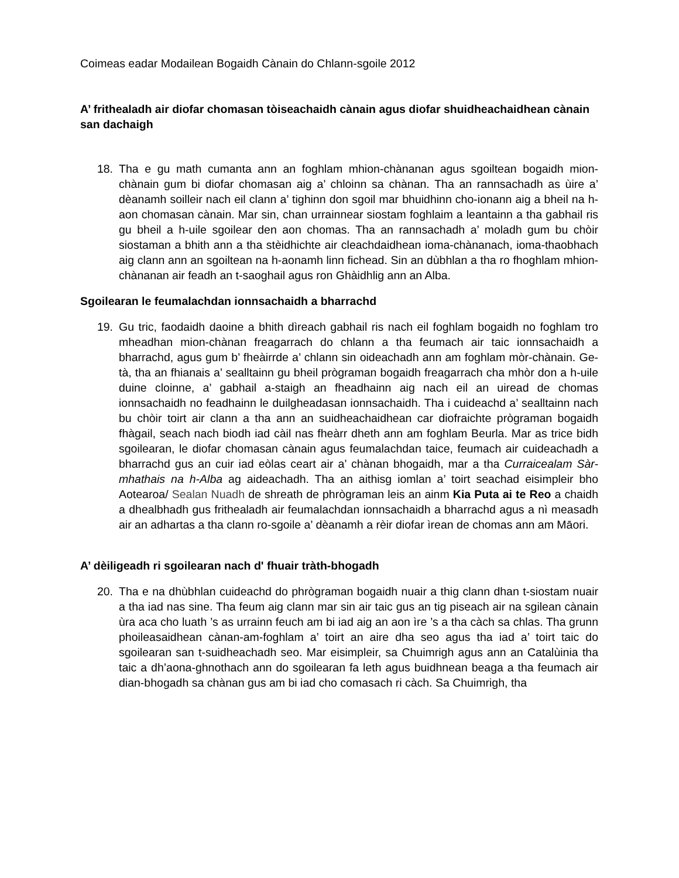Coimeas eadar Modailean Bogaidh Cànain do Chlann-sgoile 2012
A’ frithealadh air diofar chomasan tòiseachaidh cànain agus diofar shuidheachaidhean cànain san dachaigh
18. Tha e gu math cumanta ann an foghlam mhion-chànanan agus sgoiltean bogaidh mion-chànain gum bi diofar chomasan aig a’ chloinn sa chànan. Tha an rannsachadh as ùire a’ dèanamh soilleir nach eil clann a’ tighinn don sgoil mar bhuidhinn cho-ionann aig a bheil na h-aon chomasan cànain. Mar sin, chan urrainnear siostam foghlaim a leantainn a tha gabhail ris gu bheil a h-uile sgoilear den aon chomas. Tha an rannsachadh a’ moladh gum bu chòir siostaman a bhith ann a tha stèidhichte air cleachdaidhean ioma-chànanach, ioma-thaobhach aig clann ann an sgoiltean na h-aonamh linn fichead. Sin an dùbhlan a tha ro fhoghlam mhion-chànanan air feadh an t-saoghail agus ron Ghàidhlig ann an Alba.
Sgoilearan le feumalachdan ionnsachaidh a bharrachd
19. Gu tric, faodaidh daoine a bhith dìreach gabhail ris nach eil foghlam bogaidh no foghlam tro mheadhan mion-chànan freagarrach do chlann a tha feumach air taic ionnsachaidh a bharrachd, agus gum b’ fheàirrde a’ chlann sin oideachadh ann am foghlam mòr-chànain. Ge-tà, tha an fhianais a’ sealltainn gu bheil prògraman bogaidh freagarrach cha mhòr don a h-uile duine cloinne, a’ gabhail a-staigh an fheadhainn aig nach eil an uiread de chomas ionnsachaidh no feadhainn le duilgheadasan ionnsachaidh. Tha i cuideachd a’ sealltainn nach bu chòir toirt air clann a tha ann an suidheachaidhean car diofraichte prògraman bogaidh fhàgail, seach nach biodh iad càil nas fheàrr dheth ann am foghlam Beurla. Mar as trice bidh sgoilearan, le diofar chomasan cànain agus feumalachdan taice, feumach air cuideachadh a bharrachd gus an cuir iad eòlas ceart air a’ chànan bhogaidh, mar a tha Curraicealam Sàr-mhathais na h-Alba ag aideachadh. Tha an aithisg iomlan a’ toirt seachad eisimpleir bho Aotearoa/ Sealan Nuadh de shreath de phrògraman leis an ainm Kia Puta ai te Reo a chaidh a dhealbhadh gus frithealadh air feumalachdan ionnsachaidh a bharrachd agus a nì measadh air an adhartas a tha clann ro-sgoile a’ dèanamh a rèir diofar ìrean de chomas ann am Māori.
A’ dèiligeadh ri sgoilearan nach d' fhuair tràth-bhogadh
20. Tha e na dhùbhlan cuideachd do phrògraman bogaidh nuair a thig clann dhan t-siostam nuair a tha iad nas sine. Tha feum aig clann mar sin air taic gus an tig piseach air na sgilean cànain ùra aca cho luath ’s as urrainn feuch am bi iad aig an aon ìre ’s a tha càch sa chlas. Tha grunn phoileasaidhean cànan-am-foghlam a’ toirt an aire dha seo agus tha iad a’ toirt taic do sgoilearan san t-suidheachadh seo. Mar eisimpleir, sa Chuimrigh agus ann an Catalùinia tha taic a dh’aona-ghnothach ann do sgoilearan fa leth agus buidhnean beaga a tha feumach air dian-bhogadh sa chànan gus am bi iad cho comasach ri càch. Sa Chuimrigh, tha